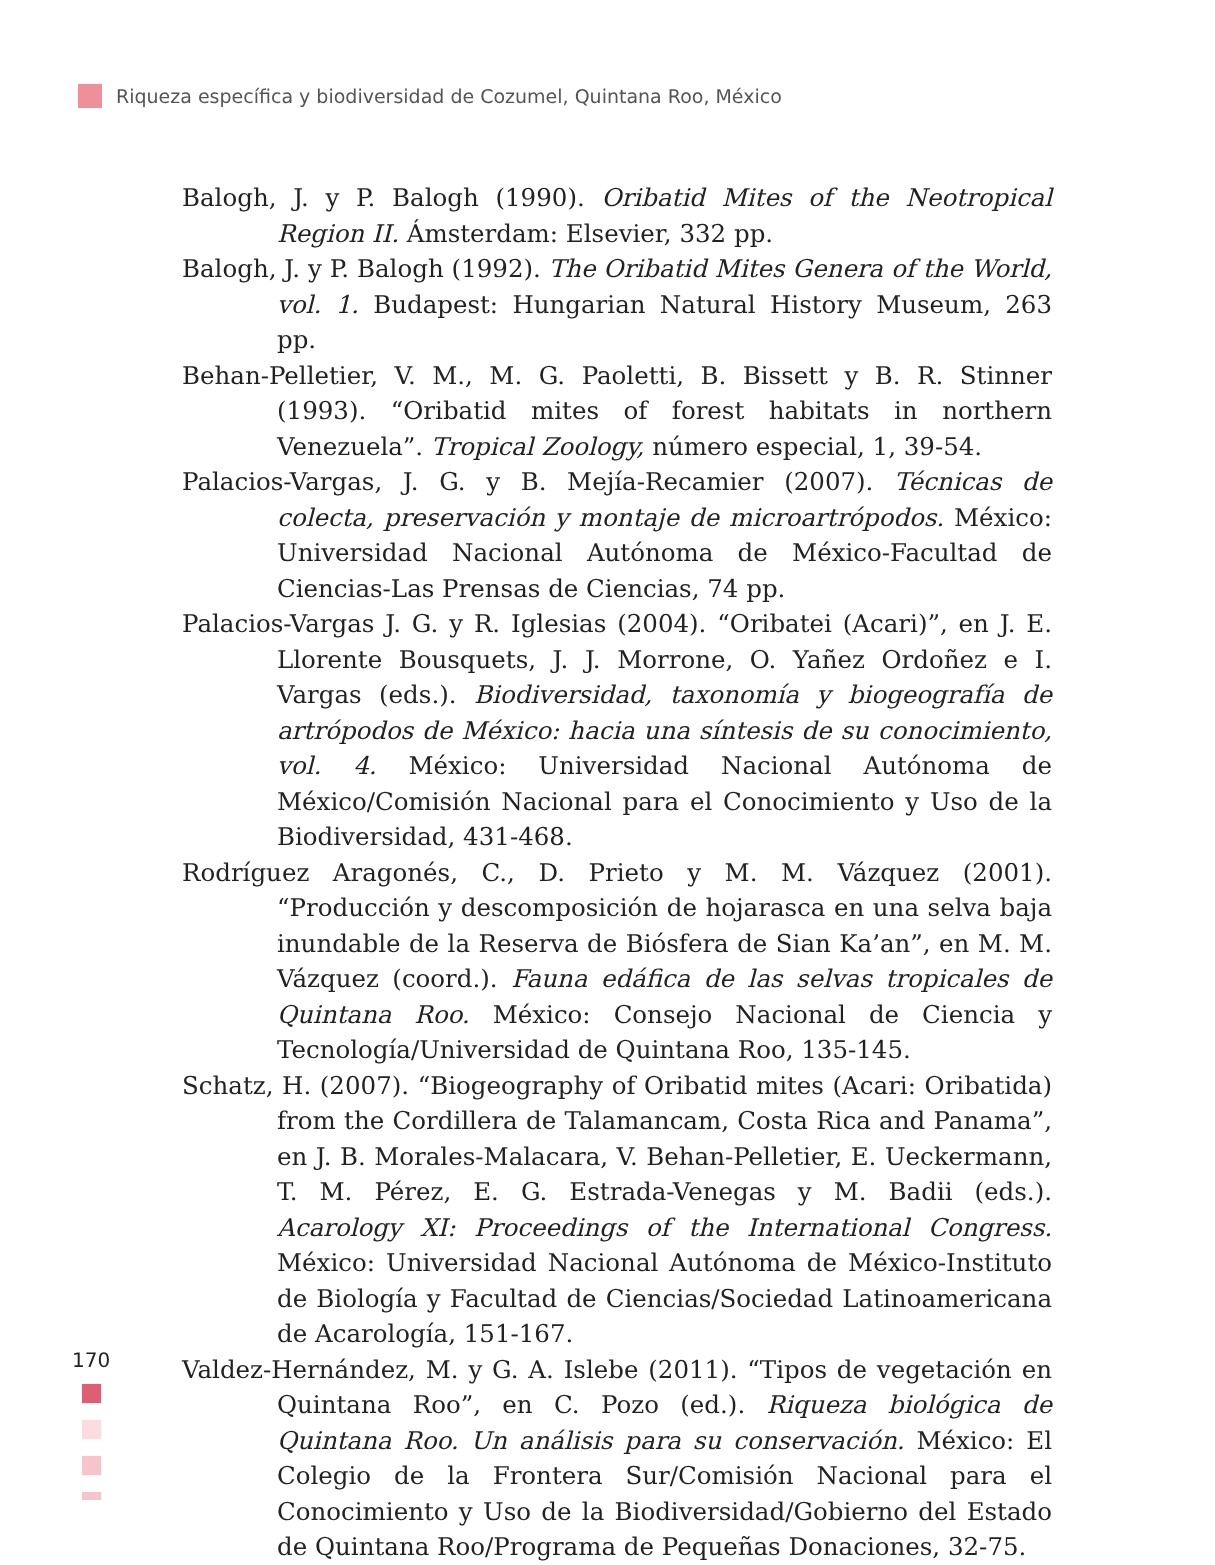Riqueza específica y biodiversidad de Cozumel, Quintana Roo, México
Balogh, J. y P. Balogh (1990). Oribatid Mites of the Neotropical Region II. Ámsterdam: Elsevier, 332 pp.
Balogh, J. y P. Balogh (1992). The Oribatid Mites Genera of the World, vol. 1. Budapest: Hungarian Natural History Museum, 263 pp.
Behan-Pelletier, V. M., M. G. Paoletti, B. Bissett y B. R. Stinner (1993). “Oribatid mites of forest habitats in northern Venezuela”. Tropical Zoology, número especial, 1, 39-54.
Palacios-Vargas, J. G. y B. Mejía-Recamier (2007). Técnicas de colecta, preservación y montaje de microartrópodos. México: Universidad Nacional Autónoma de México-Facultad de Ciencias-Las Prensas de Ciencias, 74 pp.
Palacios-Vargas J. G. y R. Iglesias (2004). “Oribatei (Acari)”, en J. E. Llorente Bousquets, J. J. Morrone, O. Yañez Ordoñez e I. Vargas (eds.). Biodiversidad, taxonomía y biogeografía de artrópodos de México: hacia una síntesis de su conocimiento, vol. 4. México: Universidad Nacional Autónoma de México/Comisión Nacional para el Conocimiento y Uso de la Biodiversidad, 431-468.
Rodríguez Aragonés, C., D. Prieto y M. M. Vázquez (2001). “Producción y descomposición de hojarasca en una selva baja inundable de la Reserva de Biósfera de Sian Ka’an”, en M. M. Vázquez (coord.). Fauna edáfica de las selvas tropicales de Quintana Roo. México: Consejo Nacional de Ciencia y Tecnología/Universidad de Quintana Roo, 135-145.
Schatz, H. (2007). “Biogeography of Oribatid mites (Acari: Oribatida) from the Cordillera de Talamancam, Costa Rica and Panama”, en J. B. Morales-Malacara, V. Behan-Pelletier, E. Ueckermann, T. M. Pérez, E. G. Estrada-Venegas y M. Badii (eds.). Acarology XI: Proceedings of the International Congress. México: Universidad Nacional Autónoma de México-Instituto de Biología y Facultad de Ciencias/Sociedad Latinoamericana de Acarología, 151-167.
Valdez-Hernández, M. y G. A. Islebe (2011). “Tipos de vegetación en Quintana Roo”, en C. Pozo (ed.). Riqueza biológica de Quintana Roo. Un análisis para su conservación. México: El Colegio de la Frontera Sur/Comisión Nacional para el Conocimiento y Uso de la Biodiversidad/Gobierno del Estado de Quintana Roo/Programa de Pequeñas Donaciones, 32-75.
170